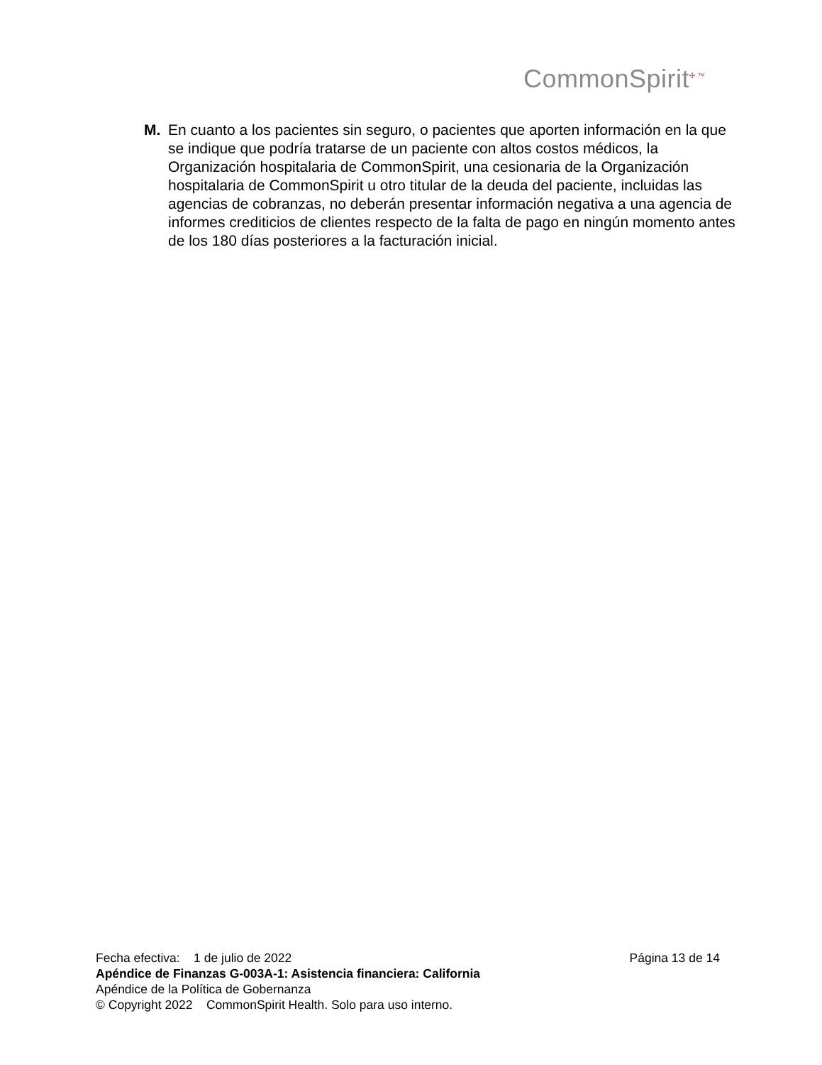CommonSpirit<sup>✢ ™</sup>
M. En cuanto a los pacientes sin seguro, o pacientes que aporten información en la que se indique que podría tratarse de un paciente con altos costos médicos, la Organización hospitalaria de CommonSpirit, una cesionaria de la Organización hospitalaria de CommonSpirit u otro titular de la deuda del paciente, incluidas las agencias de cobranzas, no deberán presentar información negativa a una agencia de informes crediticios de clientes respecto de la falta de pago en ningún momento antes de los 180 días posteriores a la facturación inicial.
Fecha efectiva: 1 de julio de 2022 Página 13 de 14
Apéndice de Finanzas G-003A-1: Asistencia financiera: California
Apéndice de la Política de Gobernanza
© Copyright 2022 CommonSpirit Health. Solo para uso interno.